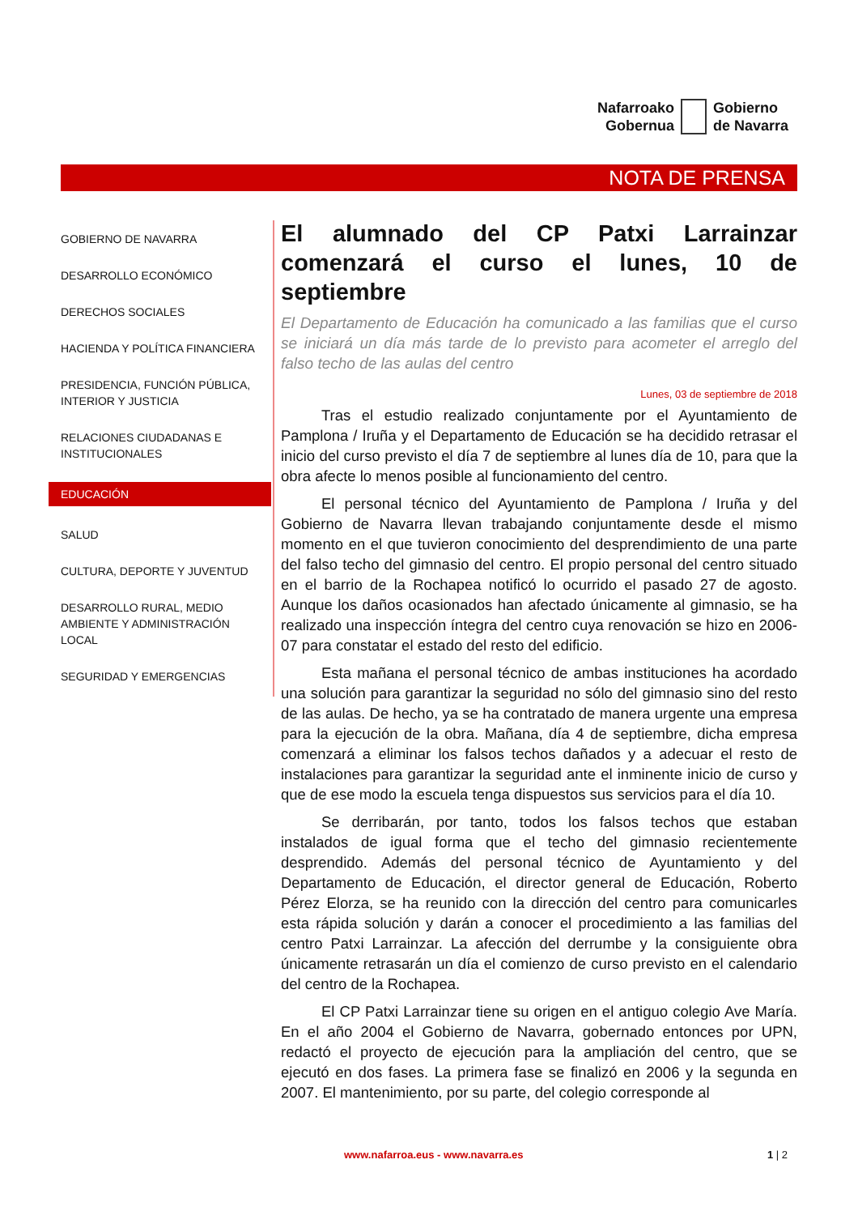Nafarroako
Gobernua
Gobierno
de Navarra
NOTA DE PRENSA
GOBIERNO DE NAVARRA
DESARROLLO ECONÓMICO
DERECHOS SOCIALES
HACIENDA Y POLÍTICA FINANCIERA
PRESIDENCIA, FUNCIÓN PÚBLICA, INTERIOR Y JUSTICIA
RELACIONES CIUDADANAS E INSTITUCIONALES
EDUCACIÓN
SALUD
CULTURA, DEPORTE Y JUVENTUD
DESARROLLO RURAL, MEDIO AMBIENTE Y ADMINISTRACIÓN LOCAL
SEGURIDAD Y EMERGENCIAS
El alumnado del CP Patxi Larrainzar comenzará el curso el lunes, 10 de septiembre
El Departamento de Educación ha comunicado a las familias que el curso se iniciará un día más tarde de lo previsto para acometer el arreglo del falso techo de las aulas del centro
Lunes, 03 de septiembre de 2018
Tras el estudio realizado conjuntamente por el Ayuntamiento de Pamplona / Iruña y el Departamento de Educación se ha decidido retrasar el inicio del curso previsto el día 7 de septiembre al lunes día de 10, para que la obra afecte lo menos posible al funcionamiento del centro.
El personal técnico del Ayuntamiento de Pamplona / Iruña y del Gobierno de Navarra llevan trabajando conjuntamente desde el mismo momento en el que tuvieron conocimiento del desprendimiento de una parte del falso techo del gimnasio del centro. El propio personal del centro situado en el barrio de la Rochapea notificó lo ocurrido el pasado 27 de agosto. Aunque los daños ocasionados han afectado únicamente al gimnasio, se ha realizado una inspección íntegra del centro cuya renovación se hizo en 2006-07 para constatar el estado del resto del edificio.
Esta mañana el personal técnico de ambas instituciones ha acordado una solución para garantizar la seguridad no sólo del gimnasio sino del resto de las aulas. De hecho, ya se ha contratado de manera urgente una empresa para la ejecución de la obra. Mañana, día 4 de septiembre, dicha empresa comenzará a eliminar los falsos techos dañados y a adecuar el resto de instalaciones para garantizar la seguridad ante el inminente inicio de curso y que de ese modo la escuela tenga dispuestos sus servicios para el día 10.
Se derribarán, por tanto, todos los falsos techos que estaban instalados de igual forma que el techo del gimnasio recientemente desprendido. Además del personal técnico de Ayuntamiento y del Departamento de Educación, el director general de Educación, Roberto Pérez Elorza, se ha reunido con la dirección del centro para comunicarles esta rápida solución y darán a conocer el procedimiento a las familias del centro Patxi Larrainzar. La afección del derrumbe y la consiguiente obra únicamente retrasarán un día el comienzo de curso previsto en el calendario del centro de la Rochapea.
El CP Patxi Larrainzar tiene su origen en el antiguo colegio Ave María. En el año 2004 el Gobierno de Navarra, gobernado entonces por UPN, redactó el proyecto de ejecución para la ampliación del centro, que se ejecutó en dos fases. La primera fase se finalizó en 2006 y la segunda en 2007. El mantenimiento, por su parte, del colegio corresponde al
www.nafarroa.eus - www.navarra.es
1 | 2